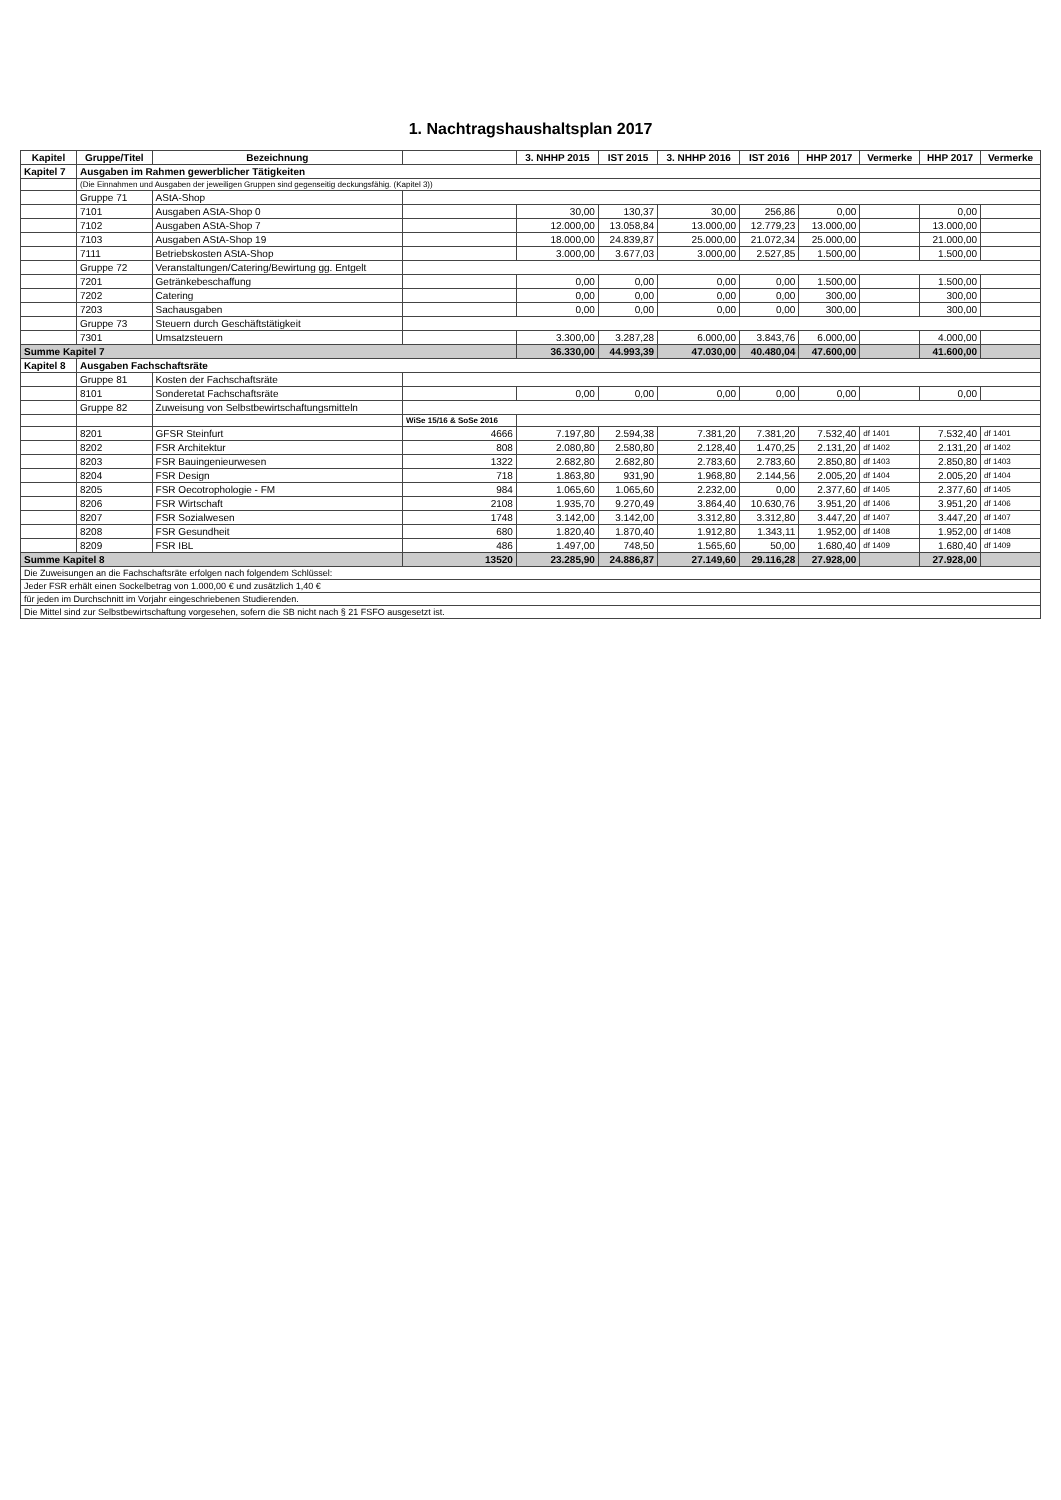1. Nachtragshaushaltsplan 2017
| Kapitel | Gruppe/Titel | Bezeichnung | | 3. NHHP 2015 | IST 2015 | 3. NHHP 2016 | IST 2016 | HHP 2017 | Vermerke | HHP 2017 | Vermerke |
| --- | --- | --- | --- | --- | --- | --- | --- | --- | --- | --- | --- |
| Kapitel 7 | Ausgaben im Rahmen gewerblicher Tätigkeiten | | | | | | | | | | |
| | (Die Einnahmen und Ausgaben der jeweiligen Gruppen sind gegenseitig deckungsfähig. (Kapitel 3)) | | | | | | | | | | |
| | Gruppe 71 | AStA-Shop | | | | | | | | | |
| | 7101 | Ausgaben AStA-Shop 0 | | 30,00 | 130,37 | 30,00 | 256,86 | 0,00 | | 0,00 | |
| | 7102 | Ausgaben AStA-Shop 7 | | 12.000,00 | 13.058,84 | 13.000,00 | 12.779,23 | 13.000,00 | | 13.000,00 | |
| | 7103 | Ausgaben AStA-Shop 19 | | 18.000,00 | 24.839,87 | 25.000,00 | 21.072,34 | 25.000,00 | | 21.000,00 | |
| | 7111 | Betriebskosten AStA-Shop | | 3.000,00 | 3.677,03 | 3.000,00 | 2.527,85 | 1.500,00 | | 1.500,00 | |
| | Gruppe 72 | Veranstaltungen/Catering/Bewirtung gg. Entgelt | | | | | | | | | |
| | 7201 | Getränkebeschaffung | | 0,00 | 0,00 | 0,00 | 0,00 | 1.500,00 | | 1.500,00 | |
| | 7202 | Catering | | 0,00 | 0,00 | 0,00 | 0,00 | 300,00 | | 300,00 | |
| | 7203 | Sachausgaben | | 0,00 | 0,00 | 0,00 | 0,00 | 300,00 | | 300,00 | |
| | Gruppe 73 | Steuern durch Geschäftstätigkeit | | | | | | | | | |
| | 7301 | Umsatzsteuern | | 3.300,00 | 3.287,28 | 6.000,00 | 3.843,76 | 6.000,00 | | 4.000,00 | |
| Summe Kapitel 7 | | | | 36.330,00 | 44.993,39 | 47.030,00 | 40.480,04 | 47.600,00 | | 41.600,00 | |
| Kapitel 8 | Ausgaben Fachschaftsräte | | | | | | | | | | |
| | Gruppe 81 | Kosten der Fachschaftsräte | | | | | | | | | |
| | 8101 | Sonderetat Fachschaftsräte | | 0,00 | 0,00 | 0,00 | 0,00 | 0,00 | | 0,00 | |
| | Gruppe 82 | Zuweisung von Selbstbewirtschaftungsmitteln | | | | | | | | | |
| | | | WiSe 15/16 & SoSe 2016 | | | | | | | | |
| | 8201 | GFSR Steinfurt | 4666 | 7.197,80 | 2.594,38 | 7.381,20 | 7.381,20 | 7.532,40 | df 1401 | 7.532,40 | df 1401 |
| | 8202 | FSR Architektur | 808 | 2.080,80 | 2.580,80 | 2.128,40 | 1.470,25 | 2.131,20 | df 1402 | 2.131,20 | df 1402 |
| | 8203 | FSR Bauingenieurwesen | 1322 | 2.682,80 | 2.682,80 | 2.783,60 | 2.783,60 | 2.850,80 | df 1403 | 2.850,80 | df 1403 |
| | 8204 | FSR Design | 718 | 1.863,80 | 931,90 | 1.968,80 | 2.144,56 | 2.005,20 | df 1404 | 2.005,20 | df 1404 |
| | 8205 | FSR Oecotrophologie - FM | 984 | 1.065,60 | 1.065,60 | 2.232,00 | 0,00 | 2.377,60 | df 1405 | 2.377,60 | df 1405 |
| | 8206 | FSR Wirtschaft | 2108 | 1.935,70 | 9.270,49 | 3.864,40 | 10.630,76 | 3.951,20 | df 1406 | 3.951,20 | df 1406 |
| | 8207 | FSR Sozialwesen | 1748 | 3.142,00 | 3.142,00 | 3.312,80 | 3.312,80 | 3.447,20 | df 1407 | 3.447,20 | df 1407 |
| | 8208 | FSR Gesundheit | 680 | 1.820,40 | 1.870,40 | 1.912,80 | 1.343,11 | 1.952,00 | df 1408 | 1.952,00 | df 1408 |
| | 8209 | FSR IBL | 486 | 1.497,00 | 748,50 | 1.565,60 | 50,00 | 1.680,40 | df 1409 | 1.680,40 | df 1409 |
| Summe Kapitel 8 | | | 13520 | 23.285,90 | 24.886,87 | 27.149,60 | 29.116,28 | 27.928,00 | | 27.928,00 | |
| Die Zuweisungen an die Fachschaftsräte erfolgen nach folgendem Schlüssel: | | | | | | | | | | | |
| Jeder FSR erhält einen Sockelbetrag von 1.000,00 € und zusätzlich 1,40 € | | | | | | | | | | | |
| für jeden im Durchschnitt im Vorjahr eingeschriebenen Studierenden. | | | | | | | | | | | |
| Die Mittel sind zur Selbstbewirtschaftung vorgesehen, sofern die SB nicht nach § 21 FSFO ausgesetzt ist. | | | | | | | | | | | |